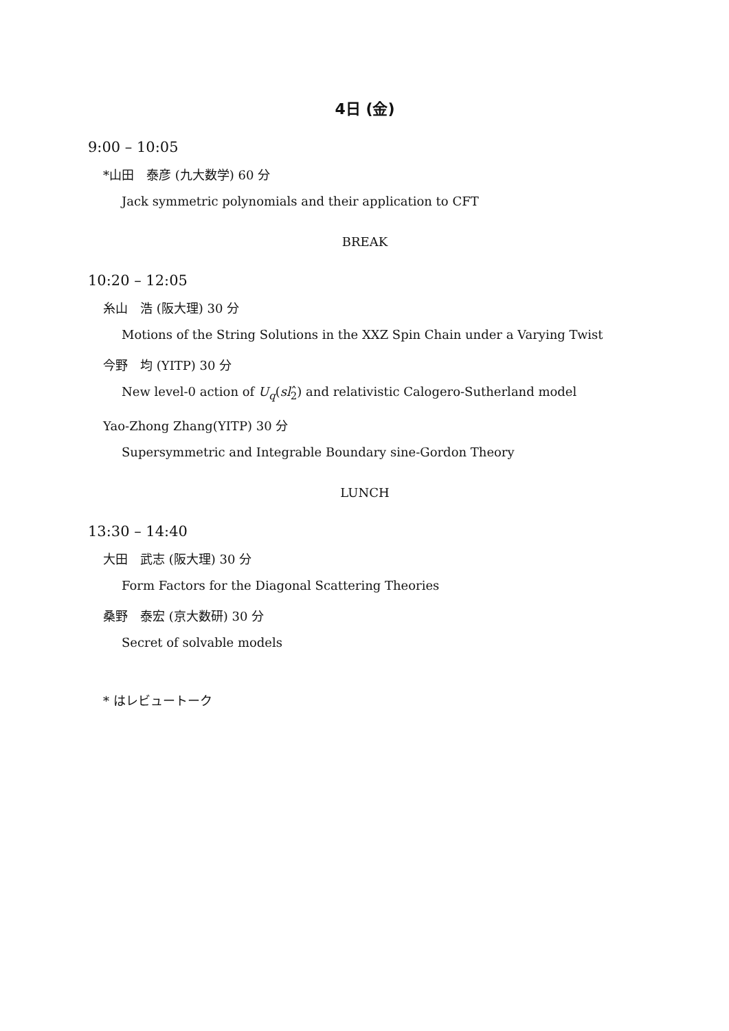4日 (金)
9:00 – 10:05
*山田　泰彦 (九大数学) 60 分
Jack symmetric polynomials and their application to CFT
BREAK
10:20 – 12:05
糸山　浩 (阪大理) 30 分
Motions of the String Solutions in the XXZ Spin Chain under a Varying Twist
今野　均 (YITP) 30 分
New level-0 action of U<sub>q</sub>(sl<sub>2</sub>̂) and relativistic Calogero-Sutherland model
Yao-Zhong Zhang(YITP) 30 分
Supersymmetric and Integrable Boundary sine-Gordon Theory
LUNCH
13:30 – 14:40
大田　武志 (阪大理) 30 分
Form Factors for the Diagonal Scattering Theories
桑野　泰宏 (京大数研) 30 分
Secret of solvable models
* はレビュートーク